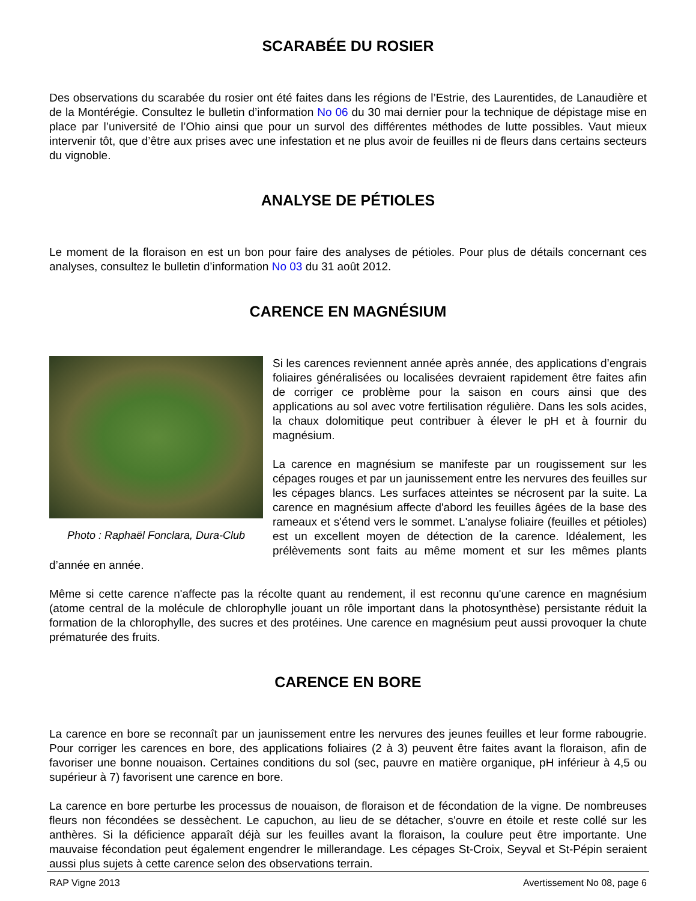SCARABÉE DU ROSIER
Des observations du scarabée du rosier ont été faites dans les régions de l’Estrie, des Laurentides, de Lanaudière et de la Montérégie. Consultez le bulletin d’information No 06 du 30 mai dernier pour la technique de dépistage mise en place par l’université de l’Ohio ainsi que pour un survol des différentes méthodes de lutte possibles. Vaut mieux intervenir tôt, que d’être aux prises avec une infestation et ne plus avoir de feuilles ni de fleurs dans certains secteurs du vignoble.
ANALYSE DE PÉTIOLES
Le moment de la floraison en est un bon pour faire des analyses de pétioles. Pour plus de détails concernant ces analyses, consultez le bulletin d’information No 03 du 31 août 2012.
CARENCE EN MAGNÉSIUM
Photo : Raphaël Fonclara, Dura-Club
Si les carences reviennent année après année, des applications d’engrais foliaires généralisées ou localisées devraient rapidement être faites afin de corriger ce problème pour la saison en cours ainsi que des applications au sol avec votre fertilisation régulière. Dans les sols acides, la chaux dolomitique peut contribuer à élever le pH et à fournir du magnésium.
La carence en magnésium se manifeste par un rougissement sur les cépages rouges et par un jaunissement entre les nervures des feuilles sur les cépages blancs. Les surfaces atteintes se nécrosent par la suite. La carence en magnésium affecte d'abord les feuilles âgées de la base des rameaux et s'étend vers le sommet. L'analyse foliaire (feuilles et pétioles) est un excellent moyen de détection de la carence. Idéalement, les prélèvements sont faits au même moment et sur les mêmes plants d’année en année.
Même si cette carence n'affecte pas la récolte quant au rendement, il est reconnu qu'une carence en magnésium (atome central de la molécule de chlorophylle jouant un rôle important dans la photosynthèse) persistante réduit la formation de la chlorophylle, des sucres et des protéines. Une carence en magnésium peut aussi provoquer la chute prématurée des fruits.
CARENCE EN BORE
La carence en bore se reconnaît par un jaunissement entre les nervures des jeunes feuilles et leur forme rabougrie. Pour corriger les carences en bore, des applications foliaires (2 à 3) peuvent être faites avant la floraison, afin de favoriser une bonne nouaison. Certaines conditions du sol (sec, pauvre en matière organique, pH inférieur à 4,5 ou supérieur à 7) favorisent une carence en bore.
La carence en bore perturbe les processus de nouaison, de floraison et de fécondation de la vigne. De nombreuses fleurs non fécondées se dessèchent. Le capuchon, au lieu de se détacher, s'ouvre en étoile et reste collé sur les anthères. Si la déficience apparaît déjà sur les feuilles avant la floraison, la coulure peut être importante. Une mauvaise fécondation peut également engendrer le millerandage. Les cépages St-Croix, Seyval et St-Pépin seraient aussi plus sujets à cette carence selon des observations terrain.
RAP Vigne 2013 Avertissement No 08, page 6